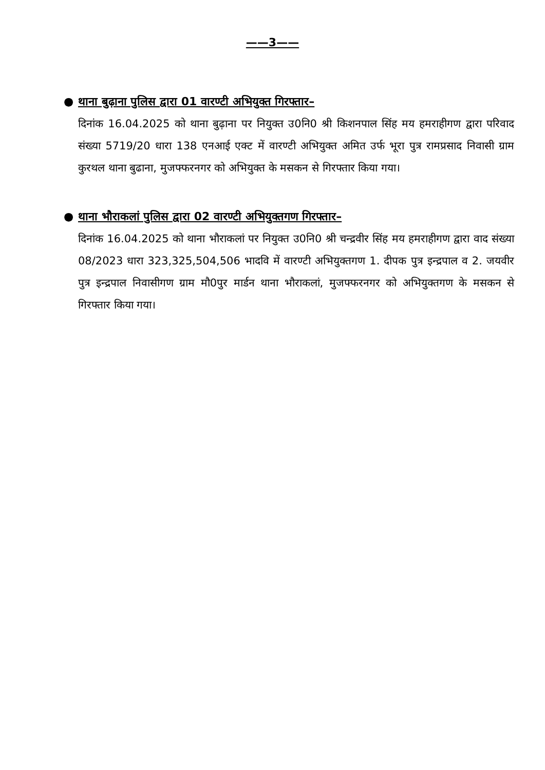——3——
● थाना बुढ़ाना पुलिस द्वारा 01 वारण्टी अभियुक्त गिरफ्तार–
दिनांक 16.04.2025 को थाना बुढ़ाना पर नियुक्त उ0नि0 श्री किशनपाल सिंह मय हमराहीगण द्वारा परिवाद संख्या 5719/20 धारा 138 एनआई एक्ट में वारण्टी अभियुक्त अमित उर्फ भूरा पुत्र रामप्रसाद निवासी ग्राम कुरथल थाना बुढाना, मुजफ्फरनगर को अभियुक्त के मसकन से गिरफ्तार किया गया।
● थाना भौराकलां पुलिस द्वारा 02 वारण्टी अभियुक्तगण गिरफ्तार–
दिनांक 16.04.2025 को थाना भौराकलां पर नियुक्त उ0नि0 श्री चन्द्रवीर सिंह मय हमराहीगण द्वारा वाद संख्या 08/2023 धारा 323,325,504,506 भादवि में वारण्टी अभियुक्तगण 1. दीपक पुत्र इन्द्रपाल व 2. जयवीर पुत्र इन्द्रपाल निवासीगण ग्राम मौ0पुर मार्डन थाना भौराकलां, मुजफ्फरनगर को अभियुक्तगण के मसकन से गिरफ्तार किया गया।